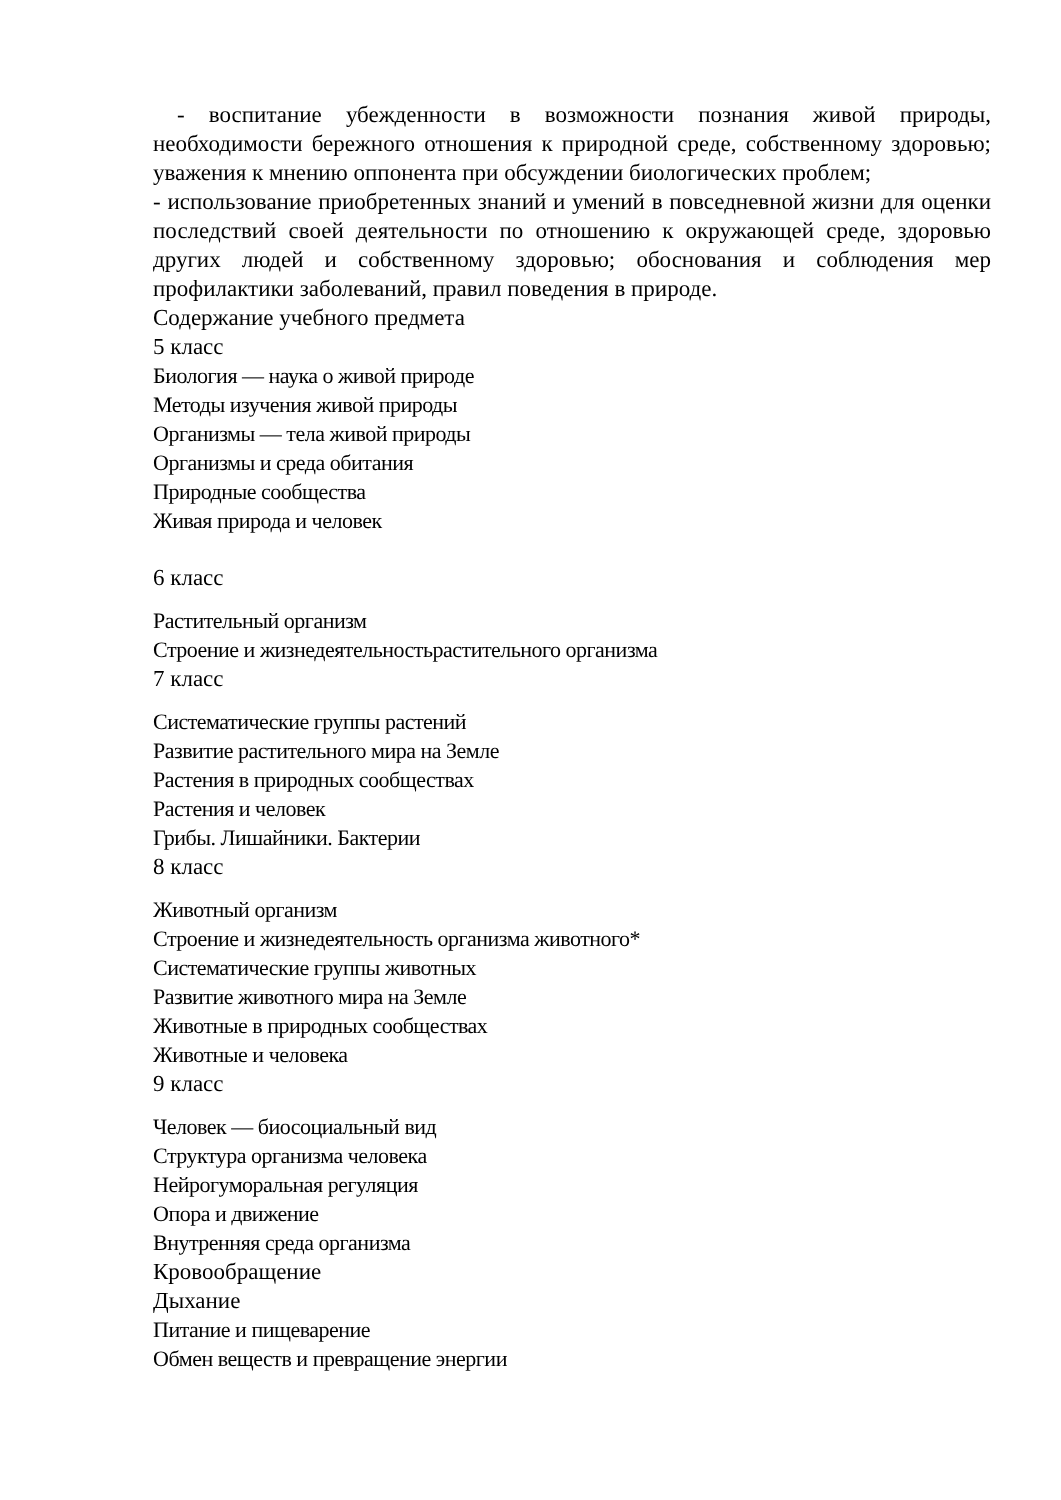- воспитание убежденности в возможности познания живой природы, необходимости бережного отношения к природной среде, собственному здоровью; уважения к мнению оппонента при обсуждении биологических проблем;
- использование приобретенных знаний и умений в повседневной жизни для оценки последствий своей деятельности по отношению к окружающей среде, здоровью других людей и собственному здоровью; обоснования и соблюдения мер профилактики заболеваний, правил поведения в природе.
Содержание учебного предмета
5 класс
Биология — наука о живой природе
Методы изучения живой природы
Организмы — тела живой природы
Организмы и среда обитания
Природные сообщества
Живая природа и человек
6 класс
Растительный организм
Строение и жизнедеятельностьрастительного организма
7 класс
Систематические группы растений
Развитие растительного мира на Земле
Растения в природных сообществах
Растения и человек
Грибы. Лишайники. Бактерии
8 класс
Животный организм
Строение и жизнедеятельность организма животного*
Систематические группы животных
Развитие животного мира на Земле
Животные в природных сообществах
Животные и человека
9 класс
Человек — биосоциальный вид
Структура организма человека
Нейрогуморальная регуляция
Опора и движение
Внутренняя среда организма
Кровообращение
Дыхание
Питание и пищеварение
Обмен веществ и превращение энергии